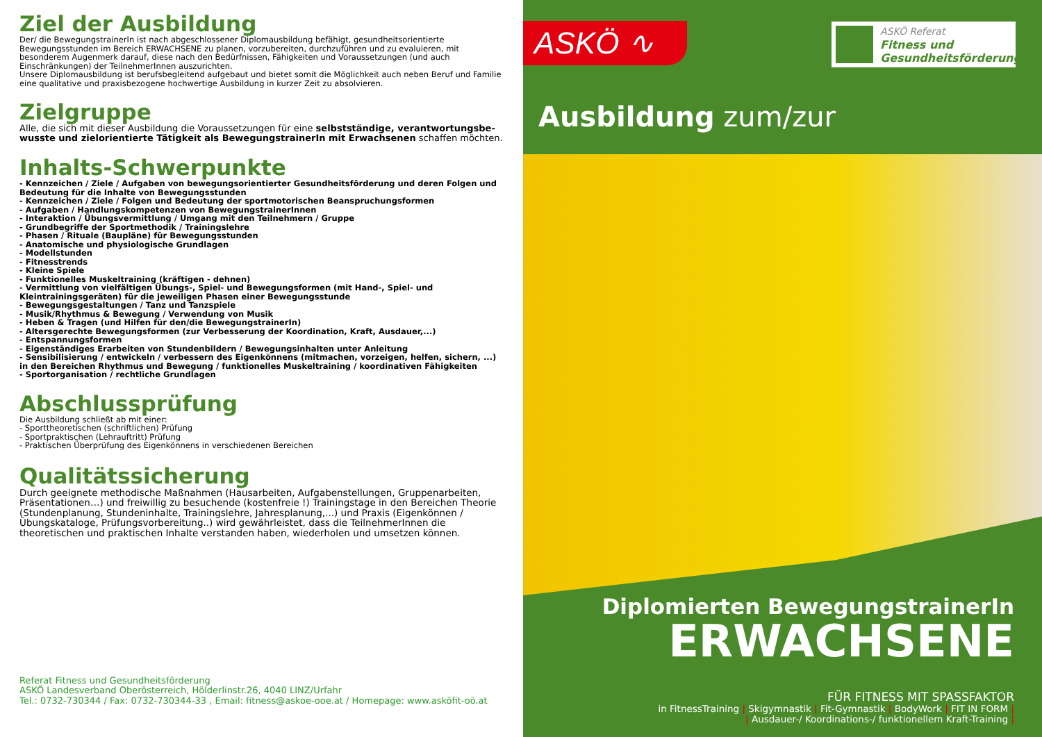Ziel der Ausbildung
Der/ die BewegungstrainerIn ist nach abgeschlossener Diplomausbildung befähigt, gesundheitsorientierte Bewegungsstun­den im Bereich ERWACHSENE zu planen, vorzubereiten, durchzuführen und zu evaluieren, mit besonderem Augenmerk darauf, diese nach den Bedürfnissen, Fähigkeiten und Voraussetzungen (und auch Einschränkungen) der TeilnehmerInnen auszurichten.
Unsere Diplomausbildung ist berufsbegleitend aufgebaut und bietet somit die Möglichkeit auch neben Beruf und Familie eine qualitative und praxisbezogene hochwertige Ausbildung in kurzer Zeit zu absolvieren.
Zielgruppe
Alle, die sich mit dieser Ausbildung die Voraussetzungen für eine selbstständige, verantwortungsbe­wusste und zielorientierte Tätigkeit als BewegungstrainerIn mit Erwachsenen schaffen möchten.
Inhalts-Schwerpunkte
- Kennzeichen / Ziele / Aufgaben von bewegungsorientierter Gesundheitsförderung und deren Folgen und Bedeutung für die Inhalte von Bewegungsstunden
- Kennzeichen / Ziele / Folgen und Bedeutung der sportmotorischen Beanspruchungsformen
- Aufgaben / Handlungskompetenzen von BewegungstrainerInnen
- Interaktion / Übungsvermittlung / Umgang mit den Teilnehmern / Gruppe
- Grundbegriffe der Sportmethodik / Trainingslehre
- Phasen / Rituale (Baupläne) für Bewegungsstunden
- Anatomische und physiologische Grundlagen
- Modellstunden
- Fitnesstrends
- Kleine Spiele
- Funktionelles Muskeltraining (kräftigen - dehnen)
- Vermittlung von vielfältigen Übungs-, Spiel- und Bewegungsformen (mit Hand-, Spiel- und Kleintrainingsgeräten) für die jeweiligen Phasen einer Bewegungsstunde
- Bewegungsgestaltungen / Tanz und Tanzspiele
- Musik/Rhythmus & Bewegung / Verwendung von Musik
- Heben & Tragen (und Hilfen für den/die BewegungstrainerIn)
- Altersgerechte Bewegungsformen (zur Verbesserung der Koordination, Kraft, Ausdauer,...)
- Entspannungsformen
- Eigenständiges Erarbeiten von Stundenbildern / Bewegungsinhalten unter Anleitung
- Sensibilisierung / entwickeln / verbessern des Eigenkönnens (mitmachen, vorzeigen, helfen, sichern, ...) in den Bereichen Rhythmus und Bewegung / funktionelles Muskeltraining / koordinativen Fähigkeiten
- Sportorganisation / rechtliche Grundlagen
Abschlussprüfung
Die Ausbildung schließt ab mit einer:
- Sporttheoretischen (schriftlichen) Prüfung
- Sportpraktischen (Lehrauftritt) Prüfung
- Praktischen Überprüfung des Eigenkönnens in verschiedenen Bereichen
Qualitätssicherung
Durch geeignete methodische Maßnahmen (Hausarbeiten, Aufgabenstellungen, Gruppenarbeiten, Präsentationen…) und freiwillig zu besuchende (kostenfreie !) Trainingstage in den Bereichen Theorie (Stundenplanung, Stundeninhalte, Trainingslehre, Jahresplanung,...) und Praxis (Eigenkönnen / Übungs­kataloge, Prüfungsvorbereitung..) wird gewährleistet, dass die TeilnehmerInnen die theoretischen und praktischen Inhalte verstanden haben, wiederholen und umsetzen können.
Referat Fitness und Gesundheitsförderung
ASKÖ Landesverband Oberösterreich, Hölderlinstr.26, 4040 LINZ/Urfahr
Tel.: 0732-730344 / Fax: 0732-730344-33 , Email: fitness@askoe-ooe.at / Homepage: www.asköfit-oö.at
ASKÖ ∿
ASKÖ Referat
Fitness und
Gesundheitsförderung
Ausbildung zum/zur
Diplomierten BewegungstrainerIn
ERWACHSENE
FÜR FITNESS MIT SPASSFAKTOR
in FitnessTraining | Skigymnastik | Fit-Gymnastik | BodyWork | FIT IN FORM |
| Ausdauer-/ Koordinations-/ funktionellem Kraft-Training |